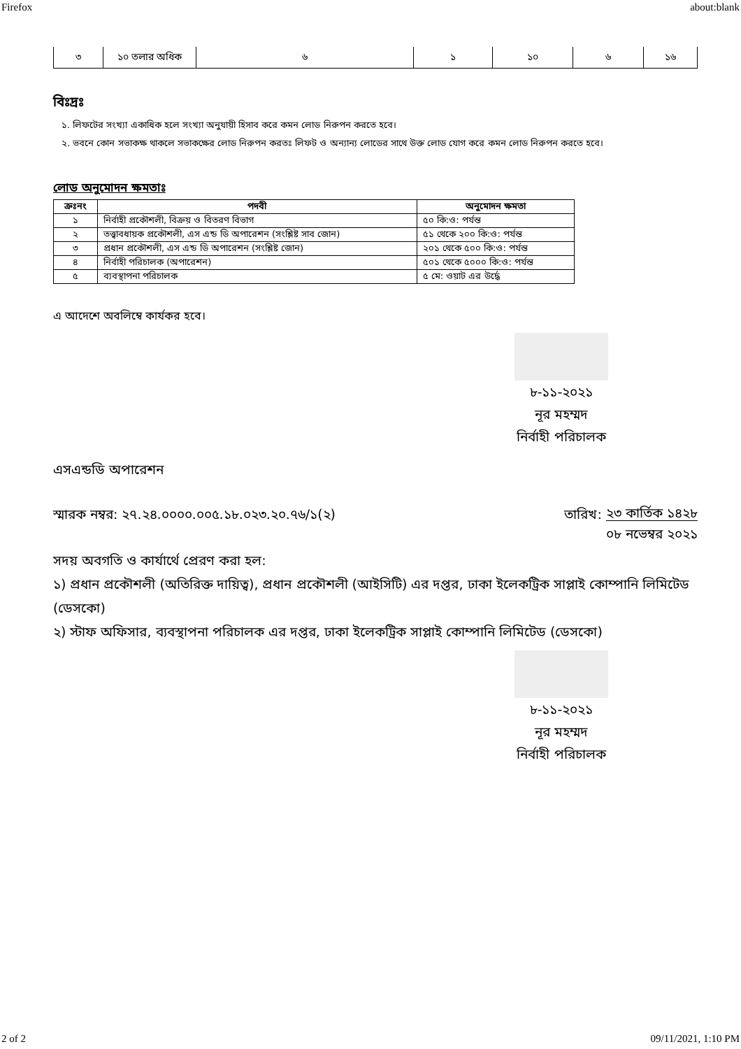Firefox about:blank
| ৩ | ১০ তলার অধিক | ৬ | ১ | ১০ | ৬ | ১৬ |
বিঃদ্রঃ
১. লিফটের সংখ্যা একাধিক হলে সংখ্যা অনুযায়ী হিসাব করে কমন লোড নিরুপন করতে হবে।
২. ভবনে কোন সভাকক্ষ থাকলে সভাকক্ষের লোড নিরুপন করতঃ লিফট ও অন্যান্য লোডের সাথে উক্ত লোড যোগ করে কমন লোড নিরুপন করতে হবে।
লোড অনুমোদন ক্ষমতাঃ
| ক্রঃনং | পদবী | অনুমোদন ক্ষমতা |
| --- | --- | --- |
| ১ | নির্বাহী প্রকৌশলী, বিক্রয় ও বিতরণ বিভাগ | ৫০ কি:ও: পর্যন্ত |
| ২ | তত্ত্বাবধায়ক প্রকৌশলী, এস এন্ড ডি অপারেশন (সংশ্লিষ্ট সাব জোন) | ৫১ থেকে ২০০ কি:ও: পর্যন্ত |
| ৩ | প্রধান প্রকৌশলী, এস এন্ড ডি অপারেশন (সংশ্লিষ্ট জোন) | ২০১ থেকে ৫০০ কি:ও: পর্যন্ত |
| ৪ | নির্বাহী পরিচালক (অপারেশন) | ৫০১ থেকে ৫০০০ কি:ও: পর্যন্ত |
| ৫ | ব্যবস্থাপনা পরিচালক | ৫ মে: ওয়াট এর উর্দ্ধে |
এ আদেশে অবলিম্বে কার্যকর হবে।
৮-১১-২০২১
নূর মহম্মদ
নির্বাহী পরিচালক
এসএন্ডডি অপারেশন
স্মারক নম্বর: ২৭.২৪.০০০০.০০৫.১৮.০২৩.২০.৭৬/১(২) তারিখ: ২৩ কার্তিক ১৪২৮
০৮ নভেম্বর ২০২১
সদয় অবগতি ও কার্যার্থে প্রেরণ করা হল:
১) প্রধান প্রকৌশলী (অতিরিক্ত দায়িত্ব), প্রধান প্রকৌশলী (আইসিটি) এর দপ্তর, ঢাকা ইলেকট্রিক সাপ্লাই কোম্পানি লিমিটেড (ডেসকো)
২) স্টাফ অফিসার, ব্যবস্থাপনা পরিচালক এর দপ্তর, ঢাকা ইলেকট্রিক সাপ্লাই কোম্পানি লিমিটেড (ডেসকো)
৮-১১-২০২১
নূর মহম্মদ
নির্বাহী পরিচালক
2 of 2 09/11/2021, 1:10 PM